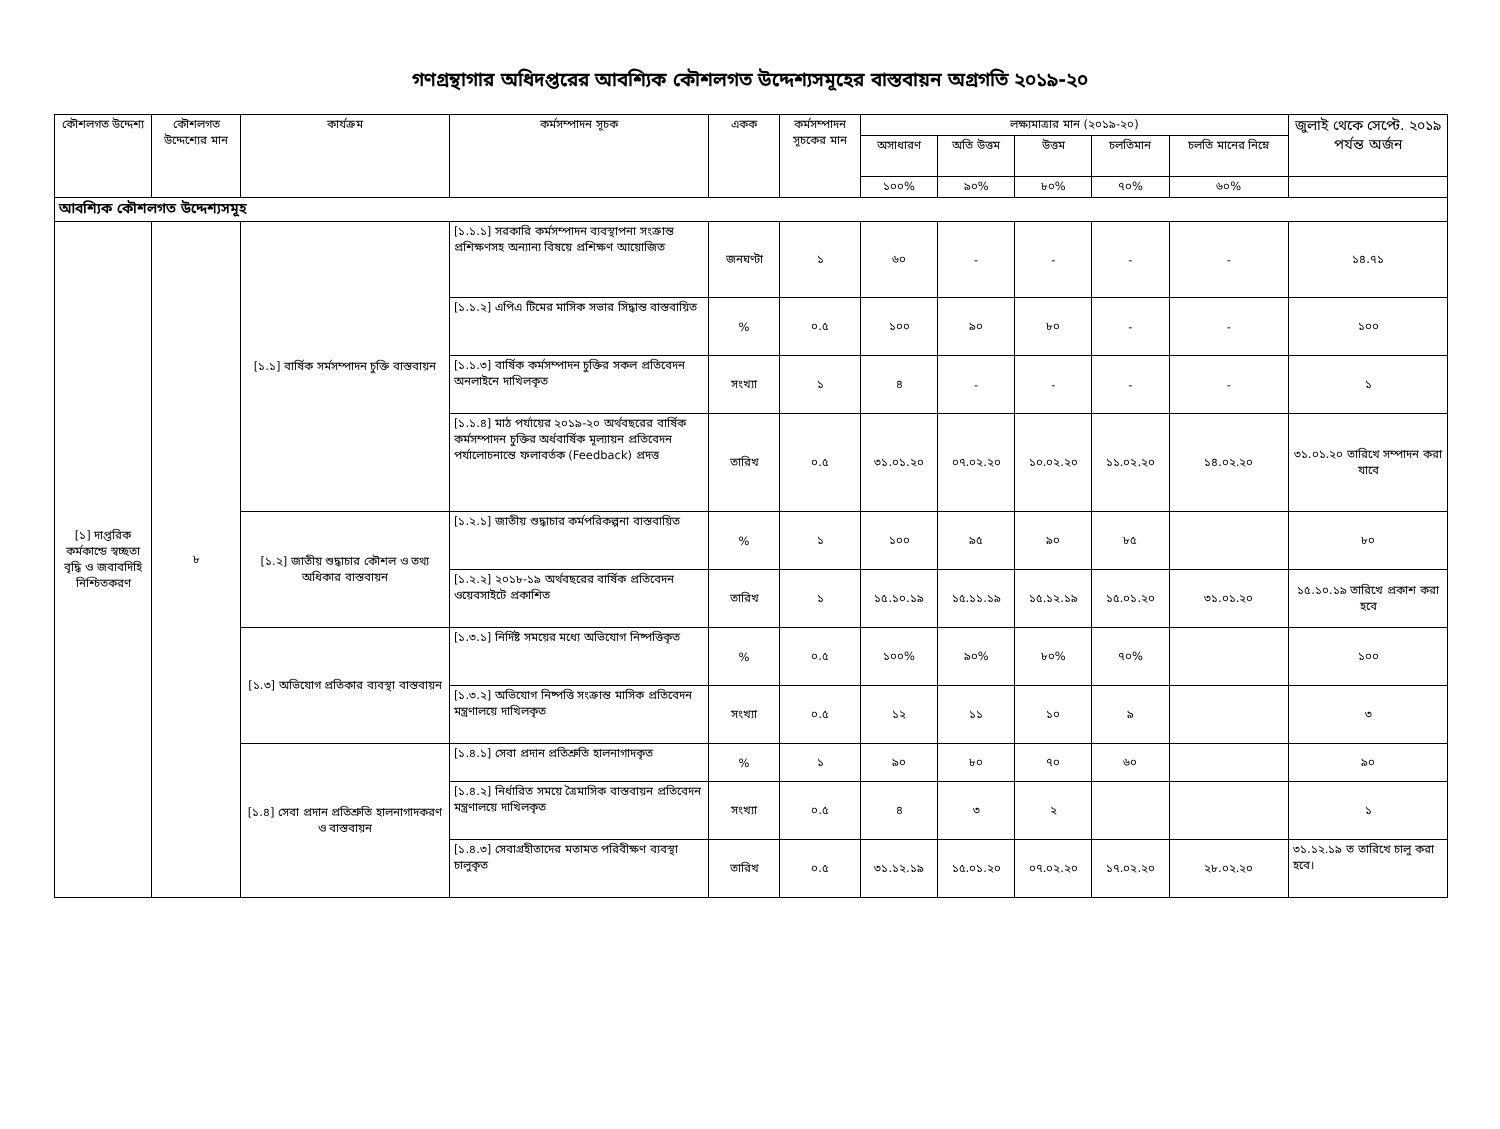গণগ্রন্থাগার অধিদপ্তরের আবশ্যিক কৌশলগত উদ্দেশ্যসমূহের বাস্তবায়ন অগ্রগতি ২০১৯-২০
| কৌশলগত উদ্দেশ্য | কৌশলগত উদ্দেশ্যের মান | কার্যক্রম | কর্মসম্পাদন সূচক | একক | কর্মসম্পাদন সূচকের মান | লক্ষ্যমাত্রার মান (২০১৯-২০) | | | | | জুলাই থেকে সেপ্টে. ২০১৯ পর্যন্ত অর্জন |
| --- | --- | --- | --- | --- | --- | --- | --- | --- | --- | --- | --- |
| | | | | | | অসাধারণ | অতি উত্তম | উত্তম | চলতিমান | চলতি মানের নিম্নে | |
| | | | | | | ১০০% | ৯০% | ৮০% | ৭০% | ৬০% | |
| আবশ্যিক কৌশলগত উদ্দেশ্যসমূহ | | | | | | | | | | | |
| [১] দাপ্তরিক কর্মকান্ডে স্বচ্ছতা বৃদ্ধি ও জবাবদিহি নিশ্চিতকরণ | ৮ | [১.১] বার্ষিক সর্মসম্পাদন চুক্তি বাস্তবায়ন | [১.১.১] সরকারি কর্মসম্পাদন ব্যবস্থাপনা সংক্রান্ত প্রশিক্ষণসহ অন্যান্য বিষয়ে প্রশিক্ষণ আয়োজিত | জনঘণ্টা | ১ | ৬০ | - | - | - | - | ১৪.৭১ |
| | | | [১.১.২] এপিএ টিমের মাসিক সভার সিদ্ধান্ত বাস্তবায়িত | % | ০.৫ | ১০০ | ৯০ | ৮০ | - | - | ১০০ |
| | | | [১.১.৩] বার্ষিক কর্মসম্পাদন চুক্তির সকল প্রতিবেদন অনলাইনে দাখিলকৃত | সংখ্যা | ১ | ৪ | - | - | - | - | ১ |
| | | | [১.১.৪] মাঠ পর্যায়ের ২০১৯-২০ অর্থবছরের বার্ষিক কর্মসম্পাদন চুক্তির অর্ধবার্ষিক মূল্যায়ন প্রতিবেদন পর্যালোচনান্তে ফলাবর্তক (Feedback) প্রদত্ত | তারিখ | ০.৫ | ৩১.০১.২০ | ০৭.০২.২০ | ১০.০২.২০ | ১১.০২.২০ | ১৪.০২.২০ | ৩১.০১.২০ তারিখে সম্পাদন করা যাবে |
| | | [১.২] জাতীয় শুদ্ধাচার কৌশল ও তথ্য অধিকার বাস্তবায়ন | [১.২.১] জাতীয় শুদ্ধাচার কর্মপরিকল্পনা বাস্তবায়িত | % | ১ | ১০০ | ৯৫ | ৯০ | ৮৫ | | ৮০ |
| | | | [১.২.২] ২০১৮-১৯ অর্থবছরের বার্ষিক প্রতিবেদন ওয়েবসাইটে প্রকাশিত | তারিখ | ১ | ১৫.১০.১৯ | ১৫.১১.১৯ | ১৫.১২.১৯ | ১৫.০১.২০ | ৩১.০১.২০ | ১৫.১০.১৯ তারিখে প্রকাশ করা হবে |
| | | [১.৩] অভিযোগ প্রতিকার ব্যবস্থা বাস্তবায়ন | [১.৩.১] নির্দিষ্ট সময়ের মধ্যে অভিযোগ নিষ্পত্তিকৃত | % | ০.৫ | ১০০% | ৯০% | ৮০% | ৭০% | | ১০০ |
| | | | [১.৩.২] অভিযোগ নিষ্পত্তি সংক্রান্ত মাসিক প্রতিবেদন মন্ত্রণালয়ে দাখিলকৃত | সংখ্যা | ০.৫ | ১২ | ১১ | ১০ | ৯ | | ৩ |
| | | [১.৪] সেবা প্রদান প্রতিশ্রুতি হালনাগাদকরণ ও বাস্তবায়ন | [১.৪.১] সেবা প্রদান প্রতিশ্রুতি হালনাগাদকৃত | % | ১ | ৯০ | ৮০ | ৭০ | ৬০ | | ৯০ |
| | | | [১.৪.২] নির্ধারিত সময়ে ত্রৈমাসিক বাস্তবায়ন প্রতিবেদন মন্ত্রণালয়ে দাখিলকৃত | সংখ্যা | ০.৫ | ৪ | ৩ | ২ | | | ১ |
| | | | [১.৪.৩] সেবাগ্রহীতাদের মতামত পরিবীক্ষণ ব্যবস্থা চালুকৃত | তারিখ | ০.৫ | ৩১.১২.১৯ | ১৫.০১.২০ | ০৭.০২.২০ | ১৭.০২.২০ | ২৮.০২.২০ | ৩১.১২.১৯ ত তারিখে চালু করা হবে। |